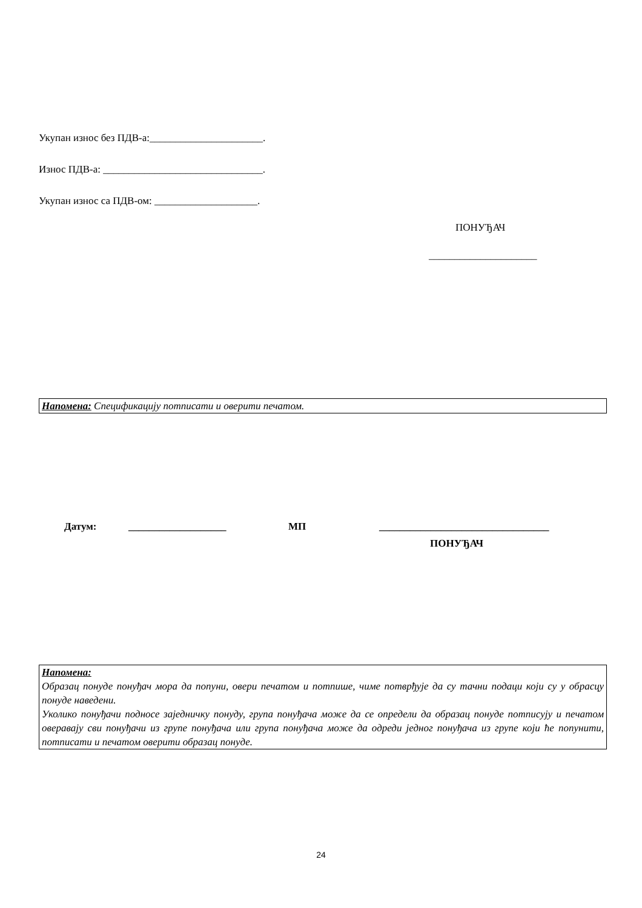Укупан износ без ПДВ-а:______________________.
Износ ПДВ-а: _______________________________.
Укупан износ са ПДВ-ом: ____________________.
ПОНУЂАЧ
_____________________
Напомена: Спецификацију потписати и оверити печатом.
Датум: ___________________ МП _________________________________
ПОНУЂАЧ
Напомена:
Образац понуде понуђач мора да попуни, овери печатом и потпише, чиме потврђује да су тачни подаци који су у обрасцу понуде наведени.
Уколико понуђачи подносе заједничку понуду, група понуђача може да се определи да образац понуде потписују и печатом оверавају сви понуђачи из групе понуђача или група понуђача може да одреди једног понуђача из групе који ће попунити, потписати и печатом оверити образац понуде.
24